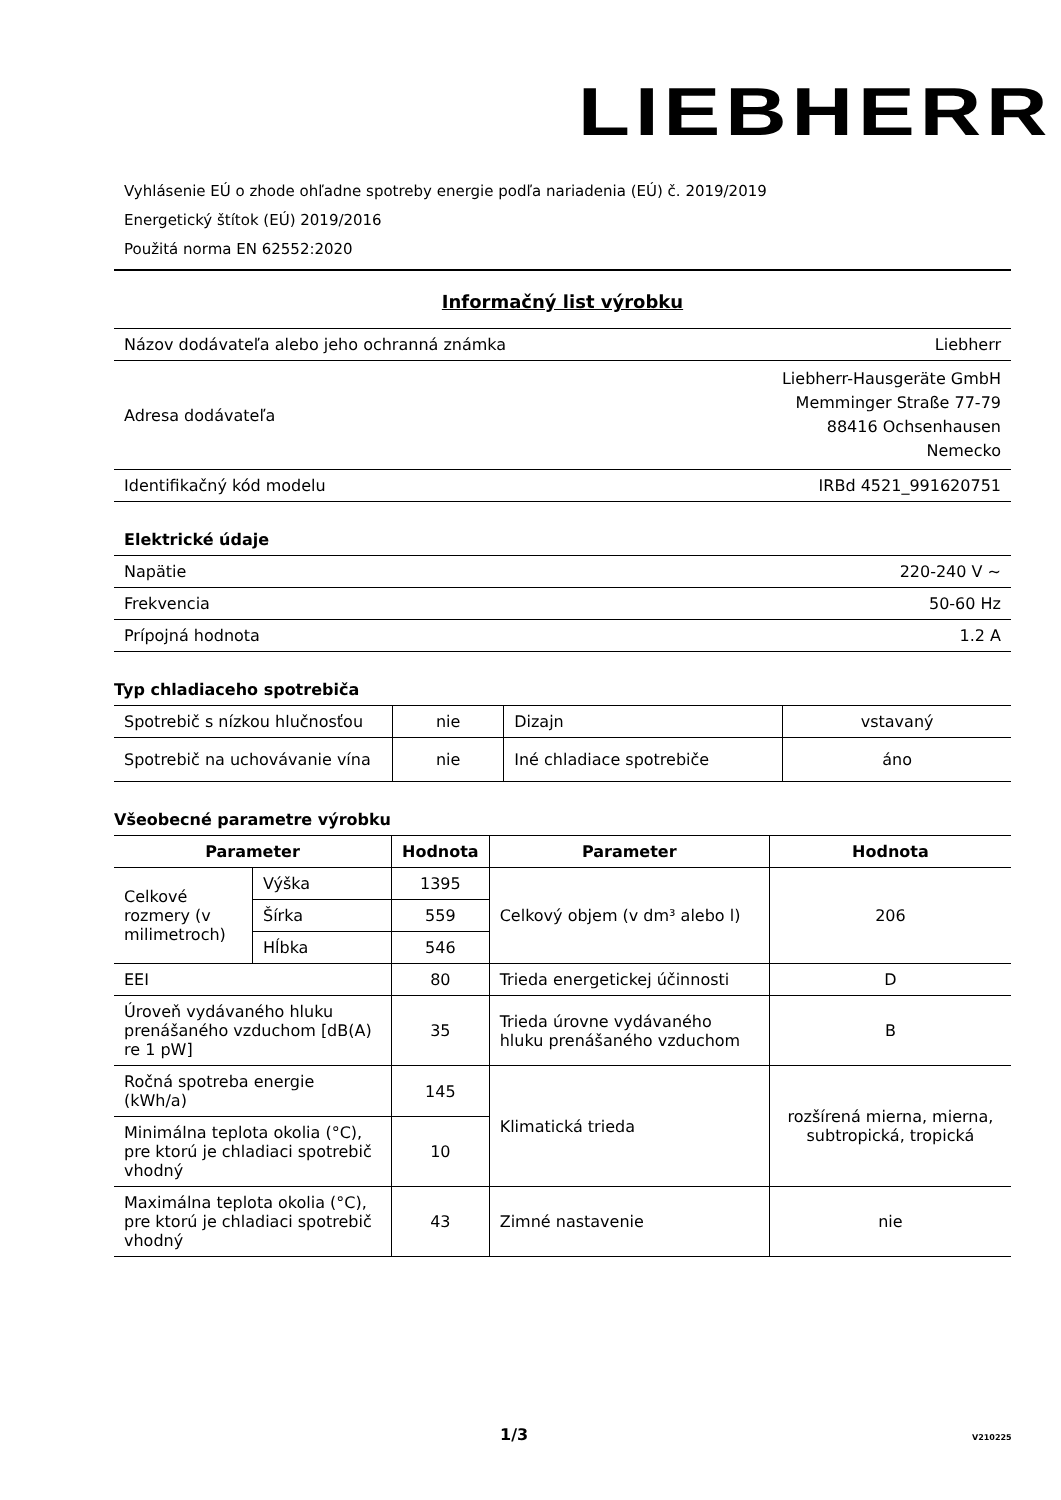LIEBHERR
Vyhlásenie EÚ o zhode ohľadne spotreby energie podľa nariadenia (EÚ) č. 2019/2019
Energetický štítok (EÚ) 2019/2016
Použitá norma EN 62552:2020
Informačný list výrobku
| Názov dodávateľa alebo jeho ochranná známka | Liebherr |
| Adresa dodávateľa | Liebherr-Hausgeräte GmbH Memminger Straße 77-79 88416 Ochsenhausen Nemecko |
| Identifikačný kód modelu | IRBd 4521_991620751 |
Elektrické údaje
| Napätie | 220-240 V ~ |
| Frekvencia | 50-60 Hz |
| Prípojná hodnota | 1.2 A |
Typ chladiaceho spotrebiča
| Spotrebič s nízkou hlučnosťou | nie | Dizajn | vstavaný |
| Spotrebič na uchovávanie vína | nie | Iné chladiace spotrebiče | áno |
Všeobecné parametre výrobku
| Parameter | | Hodnota | Parameter | Hodnota |
| --- | --- | --- | --- | --- |
| Celkové rozmery (v milimetroch) | Výška | 1395 | Celkový objem (v dm³ alebo l) | 206 |
| | Šírka | 559 | | |
| | Hĺbka | 546 | | |
| EEI | | 80 | Trieda energetickej účinnosti | D |
| Úroveň vydávaného hluku prenášaného vzduchom [dB(A) re 1 pW] | | 35 | Trieda úrovne vydávaného hluku prenášaného vzduchom | B |
| Ročná spotreba energie (kWh/a) | | 145 | Klimatická trieda | rozšírená mierna, mierna, subtropická, tropická |
| Minimálna teplota okolia (°C), pre ktorú je chladiaci spotrebič vhodný | | 10 | | |
| Maximálna teplota okolia (°C), pre ktorú je chladiaci spotrebič vhodný | | 43 | Zimné nastavenie | nie |
1/3 V210225